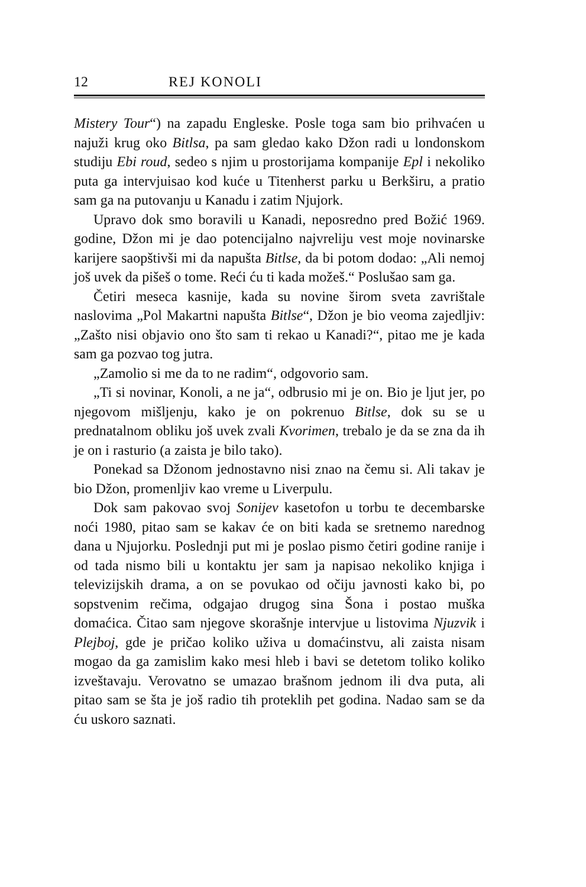12 REJ KONOLI
Mistery Tour“) na zapadu Engleske. Posle toga sam bio prihvaćen u najuži krug oko Bitlsa, pa sam gledao kako Džon radi u londonskom studiju Ebi roud, sedeo s njim u prostorijama kompanije Epl i nekoliko puta ga intervjuisao kod kuće u Titenherst parku u Berkširu, a pratio sam ga na putovanju u Kanadu i zatim Njujork.
Upravo dok smo boravili u Kanadi, neposredno pred Božić 1969. godine, Džon mi je dao potencijalno najvreliju vest moje novinarske karijere saopštivši mi da napušta Bitlse, da bi potom dodao: „Ali nemoj još uvek da pišeš o tome. Reći ću ti kada možeš.“ Poslušao sam ga.
Četiri meseca kasnije, kada su novine širom sveta zavrištale naslovima „Pol Makartni napušta Bitlse“, Džon je bio veoma zajedljiv: „Zašto nisi objavio ono što sam ti rekao u Kanadi?“, pitao me je kada sam ga pozvao tog jutra.
„Zamolio si me da to ne radim“, odgovorio sam.
„Ti si novinar, Konoli, a ne ja“, odbrusio mi je on. Bio je ljut jer, po njegovom mišljenju, kako je on pokrenuo Bitlse, dok su se u prednatalnom obliku još uvek zvali Kvorimen, trebalo je da se zna da ih je on i rasturio (a zaista je bilo tako).
Ponekad sa Džonom jednostavno nisi znao na čemu si. Ali takav je bio Džon, promenljiv kao vreme u Liverpulu.
Dok sam pakovao svoj Sonijev kasetofon u torbu te decembarske noći 1980, pitao sam se kakav će on biti kada se sretnemo narednog dana u Njujorku. Poslednji put mi je poslao pismo četiri godine ranije i od tada nismo bili u kontaktu jer sam ja napisao nekoliko knjiga i televizijskih drama, a on se povukao od očiju javnosti kako bi, po sopstvenim rečima, odgajao drugog sina Šona i postao muška domaćica. Čitao sam njegove skorašnje intervjue u listovima Njuzvik i Plejboj, gde je pričao koliko uživa u domaćinstvu, ali zaista nisam mogao da ga zamislim kako mesi hleb i bavi se detetom toliko koliko izveštavaju. Verovatno se umazao brašnom jednom ili dva puta, ali pitao sam se šta je još radio tih proteklih pet godina. Nadao sam se da ću uskoro saznati.